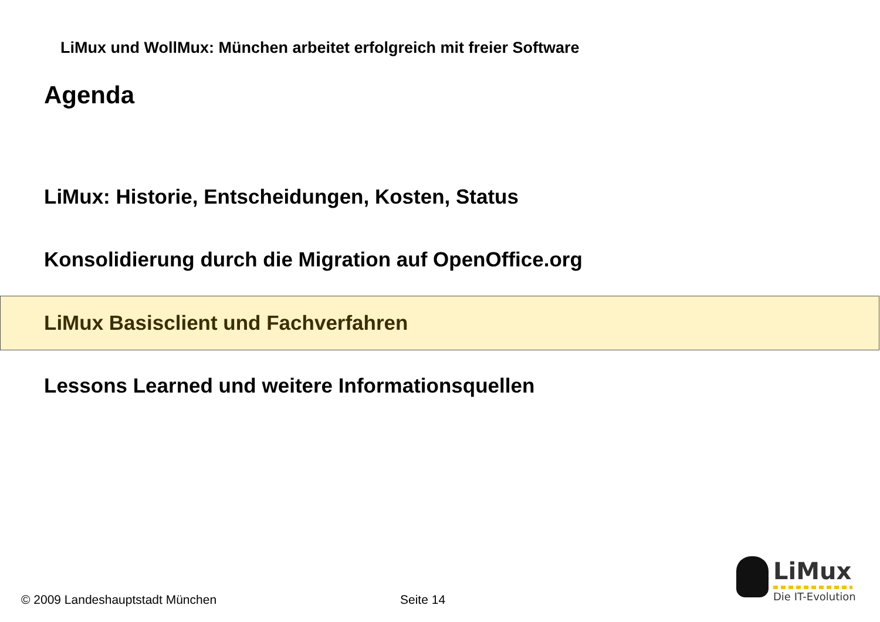LiMux und WollMux: München arbeitet erfolgreich mit freier Software
Agenda
LiMux: Historie, Entscheidungen, Kosten, Status
Konsolidierung durch die Migration auf OpenOffice.org
LiMux Basisclient und Fachverfahren
Lessons Learned und weitere Informationsquellen
LiMux
Die IT-Evolution
© 2009 Landeshauptstadt München
Seite 14